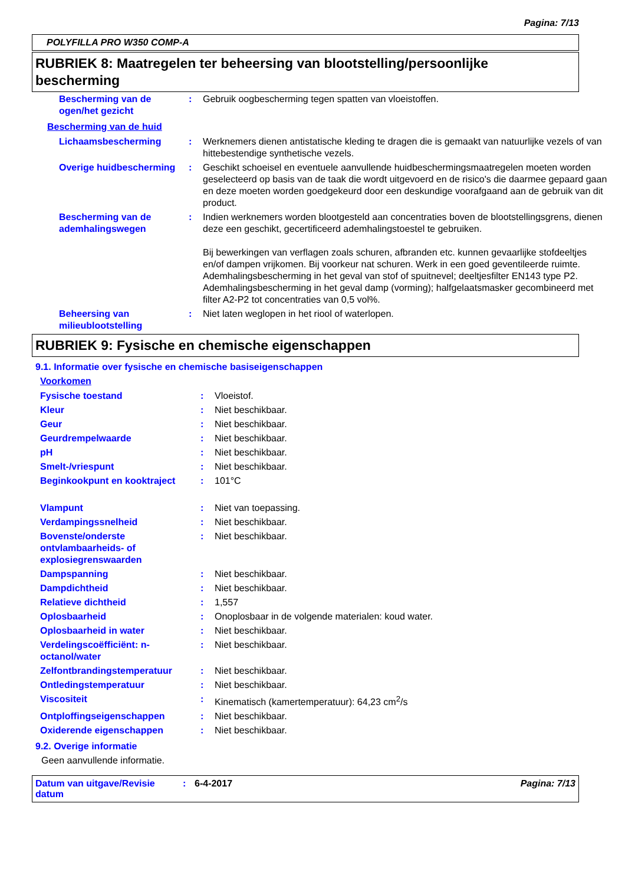Pagina: 7/13
POLYFILLA PRO W350 COMP-A
RUBRIEK 8: Maatregelen ter beheersing van blootstelling/persoonlijke bescherming
| Bescherming van de ogen/het gezicht | : | Gebruik oogbescherming tegen spatten van vloeistoffen. |
Bescherming van de huid
| Lichaamsbescherming | : | Werknemers dienen antistatische kleding te dragen die is gemaakt van natuurlijke vezels of van hittebestendige synthetische vezels. |
| Overige huidbescherming | : | Geschikt schoeisel en eventuele aanvullende huidbeschermingsmaatregelen moeten worden geselecteerd op basis van de taak die wordt uitgevoerd en de risico's die daarmee gepaard gaan en deze moeten worden goedgekeurd door een deskundige voorafgaand aan de gebruik van dit product. |
| Bescherming van de ademhalingswegen | : | Indien werknemers worden blootgesteld aan concentraties boven de blootstellingsgrens, dienen deze een geschikt, gecertificeerd ademhalingstoestel te gebruiken. Bij bewerkingen van verflagen zoals schuren, afbranden etc. kunnen gevaarlijke stofdeeltjes en/of dampen vrijkomen. Bij voorkeur nat schuren. Werk in een goed geventileerde ruimte. Ademhalingsbescherming in het geval van stof of spuitnevel; deeltjesfilter EN143 type P2. Ademhalingsbescherming in het geval damp (vorming); halfgelaatsmasker gecombineerd met filter A2-P2 tot concentraties van 0,5 vol%. |
| Beheersing van milieublootstelling | : | Niet laten weglopen in het riool of waterlopen. |
RUBRIEK 9: Fysische en chemische eigenschappen
9.1. Informatie over fysische en chemische basiseigenschappen
Voorkomen
| Fysische toestand | : | Vloeistof. |
| Kleur | : | Niet beschikbaar. |
| Geur | : | Niet beschikbaar. |
| Geurdrempelwaarde | : | Niet beschikbaar. |
| pH | : | Niet beschikbaar. |
| Smelt-/vriespunt | : | Niet beschikbaar. |
| Beginkookpunt en kooktraject | : | 101°C |
| Vlampunt | : | Niet van toepassing. |
| Verdampingssnelheid | : | Niet beschikbaar. |
| Bovenste/onderste ontvlambaarheids- of explosiegrenswaarden | : | Niet beschikbaar. |
| Dampspanning | : | Niet beschikbaar. |
| Dampdichtheid | : | Niet beschikbaar. |
| Relatieve dichtheid | : | 1,557 |
| Oplosbaarheid | : | Onoplosbaar in de volgende materialen: koud water. |
| Oplosbaarheid in water | : | Niet beschikbaar. |
| Verdelingscoëfficiënt: n-octanol/water | : | Niet beschikbaar. |
| Zelfontbrandingstemperatuur | : | Niet beschikbaar. |
| Ontledingstemperatuur | : | Niet beschikbaar. |
| Viscositeit | : | Kinematisch (kamertemperatuur): 64,23 cm<sup>2</sup>/s |
| Ontploffingseigenschappen | : | Niet beschikbaar. |
| Oxiderende eigenschappen | : | Niet beschikbaar. |
9.2. Overige informatie
Geen aanvullende informatie.
Datum van uitgave/Revisie datum: 6-4-2017 Pagina: 7/13